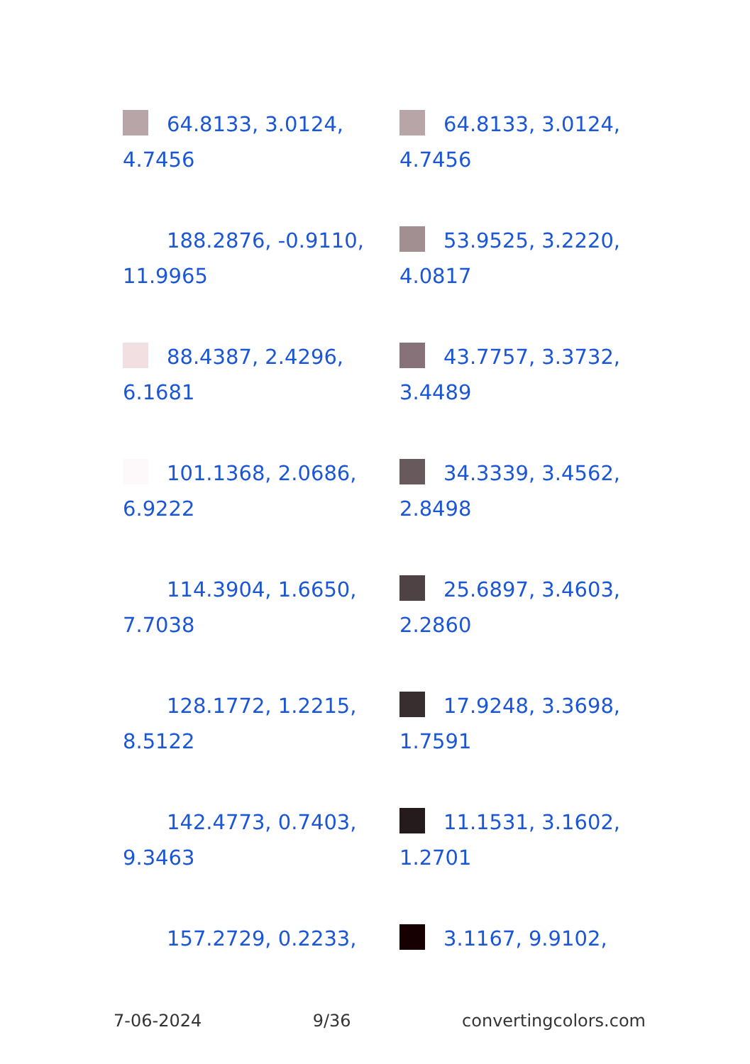64.8133, 3.0124, 4.7456
64.8133, 3.0124, 4.7456
188.2876, -0.9110, 11.9965
53.9525, 3.2220, 4.0817
88.4387, 2.4296, 6.1681
43.7757, 3.3732, 3.4489
101.1368, 2.0686, 6.9222
34.3339, 3.4562, 2.8498
114.3904, 1.6650, 7.7038
25.6897, 3.4603, 2.2860
128.1772, 1.2215, 8.5122
17.9248, 3.3698, 1.7591
142.4773, 0.7403, 9.3463
11.1531, 3.1602, 1.2701
157.2729, 0.2233,
3.1167, 9.9102,
7-06-2024 9/36 convertingcolors.com